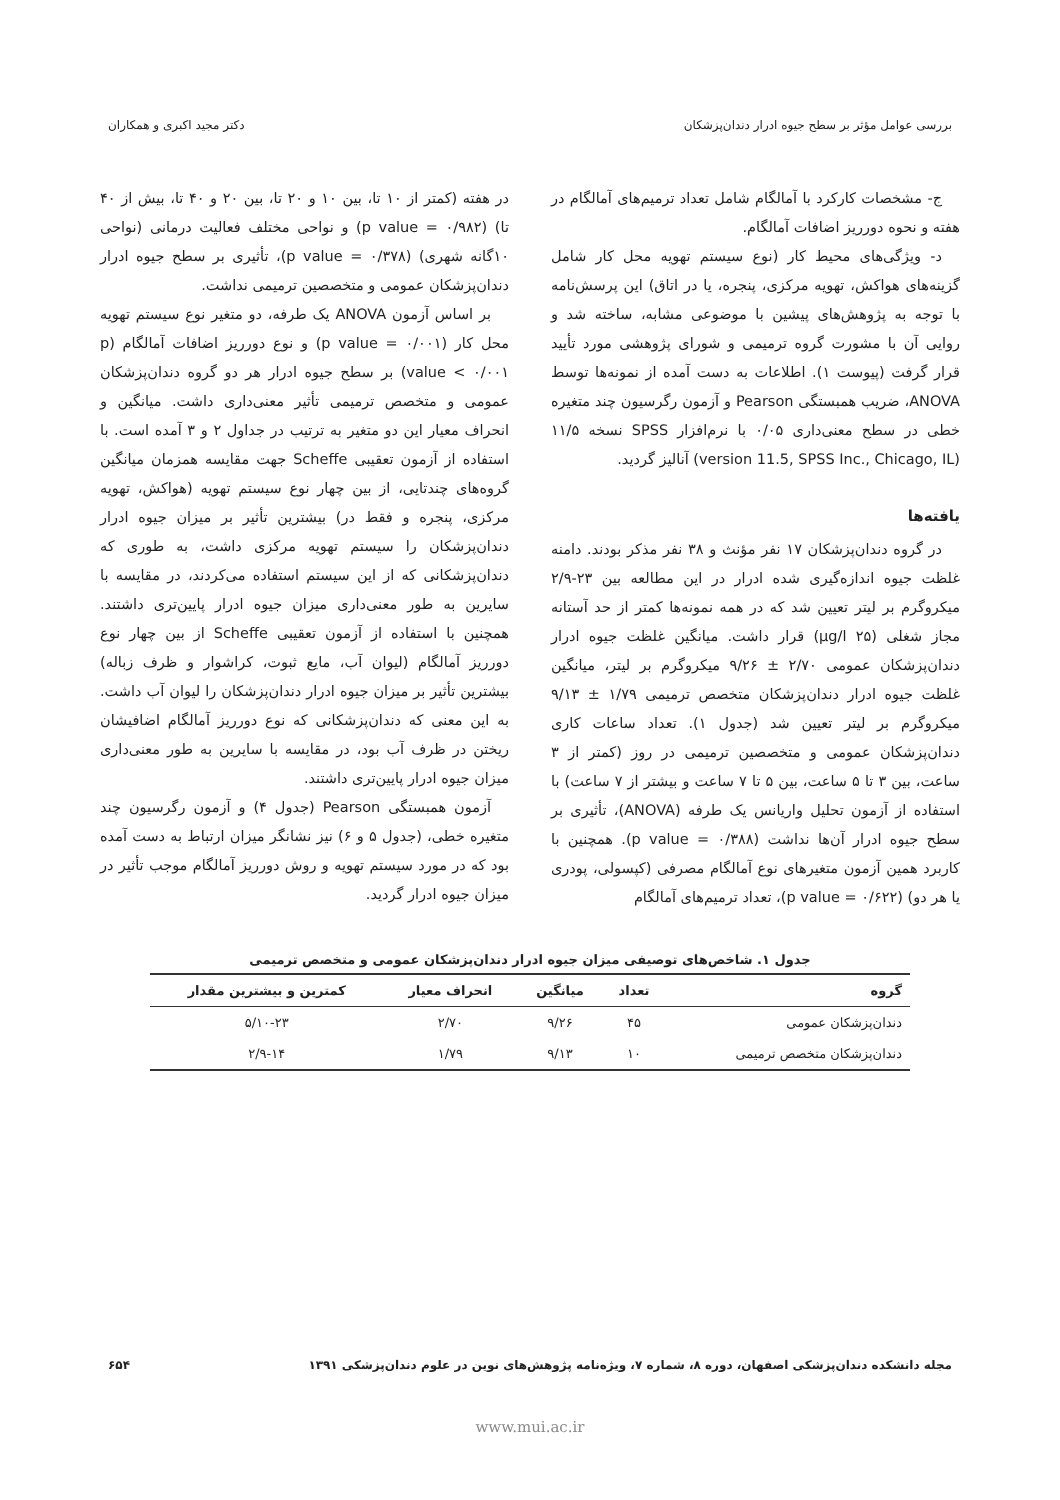بررسی عوامل مؤثر بر سطح جیوه ادرار دندان‌پزشکان دکتر مجید اکبری و همکاران
ج- مشخصات کارکرد با آمالگام شامل تعداد ترمیم‌های آمالگام در هفته و نحوه دورریز اضافات آمالگام.
د- ویژگی‌های محیط کار (نوع سیستم تهویه محل کار شامل گزینه‌های هواکش، تهویه مرکزی، پنجره، یا در اتاق) این پرسش‌نامه با توجه به پژوهش‌های پیشین با موضوعی مشابه، ساخته شد و روایی آن با مشورت گروه ترمیمی و شورای پژوهشی مورد تأیید قرار گرفت (پیوست ۱). اطلاعات به دست آمده از نمونه‌ها توسط ANOVA، ضریب همبستگی Pearson و آزمون رگرسیون چند متغیره خطی در سطح معنی‌داری ۰/۰۵ با نرم‌افزار SPSS نسخه ۱۱/۵ (version 11.5, SPSS Inc., Chicago, IL) آنالیز گردید.
یافته‌ها
در گروه دندان‌پزشکان ۱۷ نفر مؤنث و ۳۸ نفر مذکر بودند. دامنه غلظت جیوه اندازه‌گیری شده ادرار در این مطالعه بین ۲۳-۲/۹ میکروگرم بر لیتر تعیین شد که در همه نمونه‌ها کمتر از حد آستانه مجاز شغلی (۲۵ µg/l) قرار داشت. میانگین غلظت جیوه ادرار دندان‌پزشکان عمومی ۲/۷۰ ± ۹/۲۶ میکروگرم بر لیتر، میانگین غلظت جیوه ادرار دندان‌پزشکان متخصص ترمیمی ۱/۷۹ ± ۹/۱۳ میکروگرم بر لیتر تعیین شد (جدول ۱). تعداد ساعات کاری دندان‌پزشکان عمومی و متخصصین ترمیمی در روز (کمتر از ۳ ساعت، بین ۳ تا ۵ ساعت، بین ۵ تا ۷ ساعت و بیشتر از ۷ ساعت) با استفاده از آزمون تحلیل واریانس یک طرفه (ANOVA)، تأثیری بر سطح جیوه ادرار آن‌ها نداشت (p value = ۰/۳۸۸). همچنین با کاربرد همین آزمون متغیرهای نوع آمالگام مصرفی (کپسولی، پودری یا هر دو) (p value = ۰/۶۲۲)، تعداد ترمیم‌های آمالگام
در هفته (کمتر از ۱۰ تا، بین ۱۰ و ۲۰ تا، بین ۲۰ و ۴۰ تا، بیش از ۴۰ تا) (p value = ۰/۹۸۲) و نواحی مختلف فعالیت درمانی (نواحی ۱۰گانه شهری) (p value = ۰/۳۷۸)، تأثیری بر سطح جیوه ادرار دندان‌پزشکان عمومی و متخصصین ترمیمی نداشت.
بر اساس آزمون ANOVA یک طرفه، دو متغیر نوع سیستم تهویه محل کار (p value = ۰/۰۰۱) و نوع دورریز اضافات آمالگام (p value < ۰/۰۰۱) بر سطح جیوه ادرار هر دو گروه دندان‌پزشکان عمومی و متخصص ترمیمی تأثیر معنی‌داری داشت. میانگین و انحراف معیار این دو متغیر به ترتیب در جداول ۲ و ۳ آمده است. با استفاده از آزمون تعقیبی Scheffe جهت مقایسه همزمان میانگین گروه‌های چندتایی، از بین چهار نوع سیستم تهویه (هواکش، تهویه مرکزی، پنجره و فقط در) بیشترین تأثیر بر میزان جیوه ادرار دندان‌پزشکان را سیستم تهویه مرکزی داشت، به طوری که دندان‌پزشکانی که از این سیستم استفاده می‌کردند، در مقایسه با سایرین به طور معنی‌داری میزان جیوه ادرار پایین‌تری داشتند. همچنین با استفاده از آزمون تعقیبی Scheffe از بین چهار نوع دورریز آمالگام (لیوان آب، مایع ثبوت، کراشوار و ظرف زباله) بیشترین تأثیر بر میزان جیوه ادرار دندان‌پزشکان را لیوان آب داشت. به این معنی که دندان‌پزشکانی که نوع دورریز آمالگام اضافیشان ریختن در ظرف آب بود، در مقایسه با سایرین به طور معنی‌داری میزان جیوه ادرار پایین‌تری داشتند.
آزمون همبستگی Pearson (جدول ۴) و آزمون رگرسیون چند متغیره خطی، (جدول ۵ و ۶) نیز نشانگر میزان ارتباط به دست آمده بود که در مورد سیستم تهویه و روش دورریز آمالگام موجب تأثیر در میزان جیوه ادرار گردید.
جدول ۱. شاخص‌های توصیفی میزان جیوه ادرار دندان‌پزشکان عمومی و متخصص ترمیمی
| گروه | تعداد | میانگین | انحراف معیار | کمترین و بیشترین مقدار |
| --- | --- | --- | --- | --- |
| دندان‌پزشکان عمومی | ۴۵ | ۹/۲۶ | ۲/۷۰ | ۵/۱۰-۲۳ |
| دندان‌پزشکان متخصص ترمیمی | ۱۰ | ۹/۱۳ | ۱/۷۹ | ۲/۹-۱۴ |
مجله دانشکده دندان‌پزشکی اصفهان، دوره ۸، شماره ۷، ویژه‌نامه پژوهش‌های نوین در علوم دندان‌پزشکی ۱۳۹۱ ۶۵۴
www.mui.ac.ir